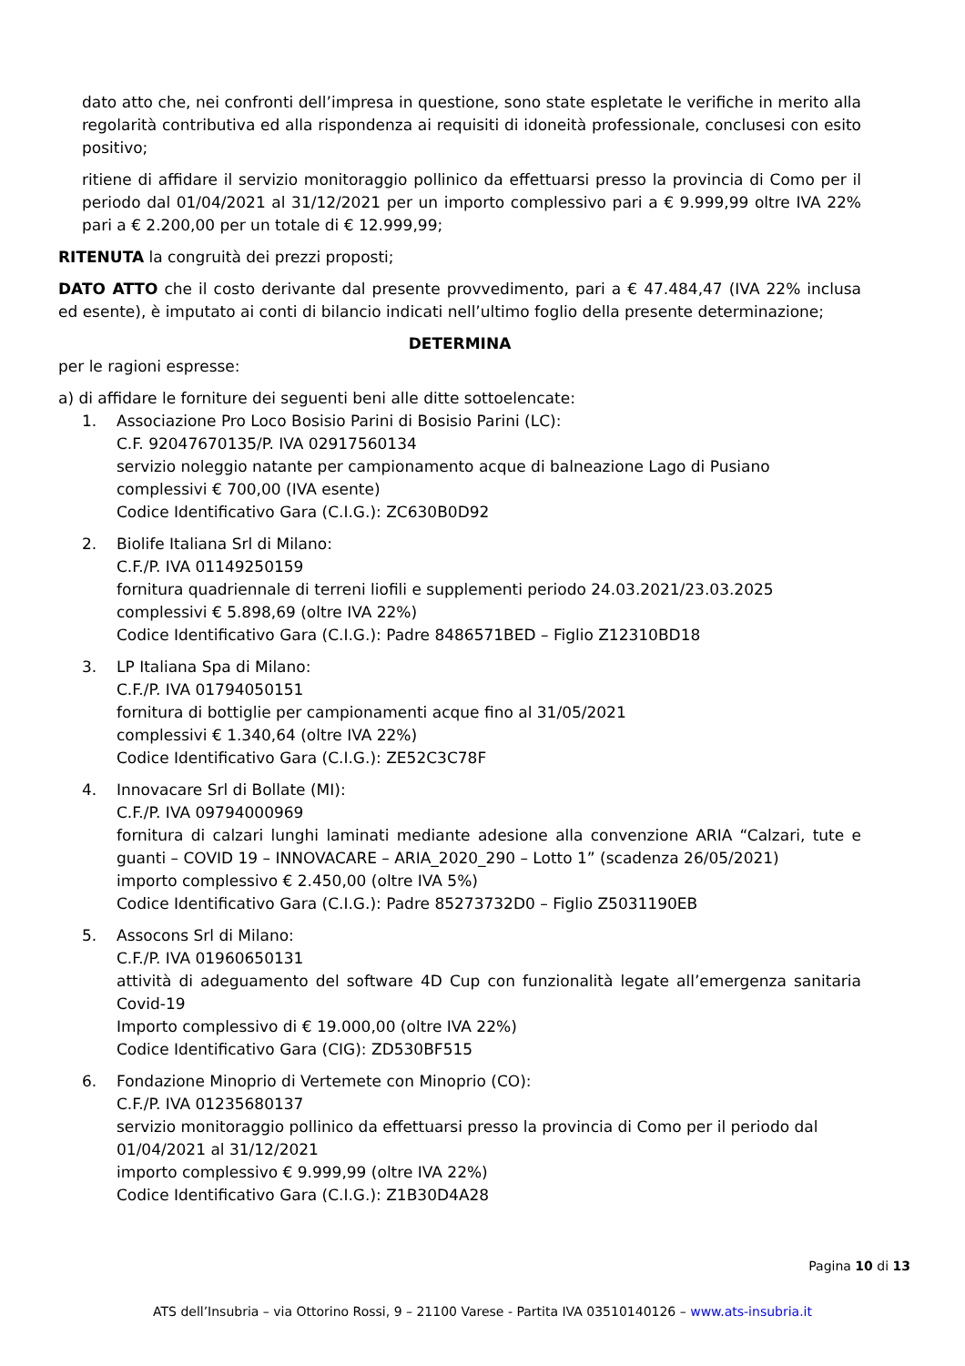dato atto che, nei confronti dell’impresa in questione, sono state espletate le verifiche in merito alla regolarità contributiva ed alla rispondenza ai requisiti di idoneità professionale, conclusesi con esito positivo;
ritiene di affidare il servizio monitoraggio pollinico da effettuarsi presso la provincia di Como per il periodo dal 01/04/2021 al 31/12/2021 per un importo complessivo pari a € 9.999,99 oltre IVA 22% pari a € 2.200,00 per un totale di € 12.999,99;
RITENUTA la congruità dei prezzi proposti;
DATO ATTO che il costo derivante dal presente provvedimento, pari a € 47.484,47 (IVA 22% inclusa ed esente), è imputato ai conti di bilancio indicati nell’ultimo foglio della presente determinazione;
DETERMINA
per le ragioni espresse:
a) di affidare le forniture dei seguenti beni alle ditte sottoelencate:
1. Associazione Pro Loco Bosisio Parini di Bosisio Parini (LC):
C.F. 92047670135/P. IVA 02917560134
servizio noleggio natante per campionamento acque di balneazione Lago di Pusiano
complessivi € 700,00 (IVA esente)
Codice Identificativo Gara (C.I.G.): ZC630B0D92
2. Biolife Italiana Srl di Milano:
C.F./P. IVA 01149250159
fornitura quadriennale di terreni liofili e supplementi periodo 24.03.2021/23.03.2025
complessivi € 5.898,69 (oltre IVA 22%)
Codice Identificativo Gara (C.I.G.): Padre 8486571BED – Figlio Z12310BD18
3. LP Italiana Spa di Milano:
C.F./P. IVA 01794050151
fornitura di bottiglie per campionamenti acque fino al 31/05/2021
complessivi € 1.340,64 (oltre IVA 22%)
Codice Identificativo Gara (C.I.G.): ZE52C3C78F
4. Innovacare Srl di Bollate (MI):
C.F./P. IVA 09794000969
fornitura di calzari lunghi laminati mediante adesione alla convenzione ARIA “Calzari, tute e guanti – COVID 19 – INNOVACARE – ARIA_2020_290 – Lotto 1” (scadenza 26/05/2021)
importo complessivo € 2.450,00 (oltre IVA 5%)
Codice Identificativo Gara (C.I.G.): Padre 85273732D0 – Figlio Z5031190EB
5. Assocons Srl di Milano:
C.F./P. IVA 01960650131
attività di adeguamento del software 4D Cup con funzionalità legate all’emergenza sanitaria Covid-19
Importo complessivo di € 19.000,00 (oltre IVA 22%)
Codice Identificativo Gara (CIG): ZD530BF515
6. Fondazione Minoprio di Vertemete con Minoprio (CO):
C.F./P. IVA 01235680137
servizio monitoraggio pollinico da effettuarsi presso la provincia di Como per il periodo dal 01/04/2021 al 31/12/2021
importo complessivo € 9.999,99 (oltre IVA 22%)
Codice Identificativo Gara (C.I.G.): Z1B30D4A28
Pagina 10 di 13
ATS dell’Insubria – via Ottorino Rossi, 9 – 21100 Varese - Partita IVA 03510140126 – www.ats-insubria.it